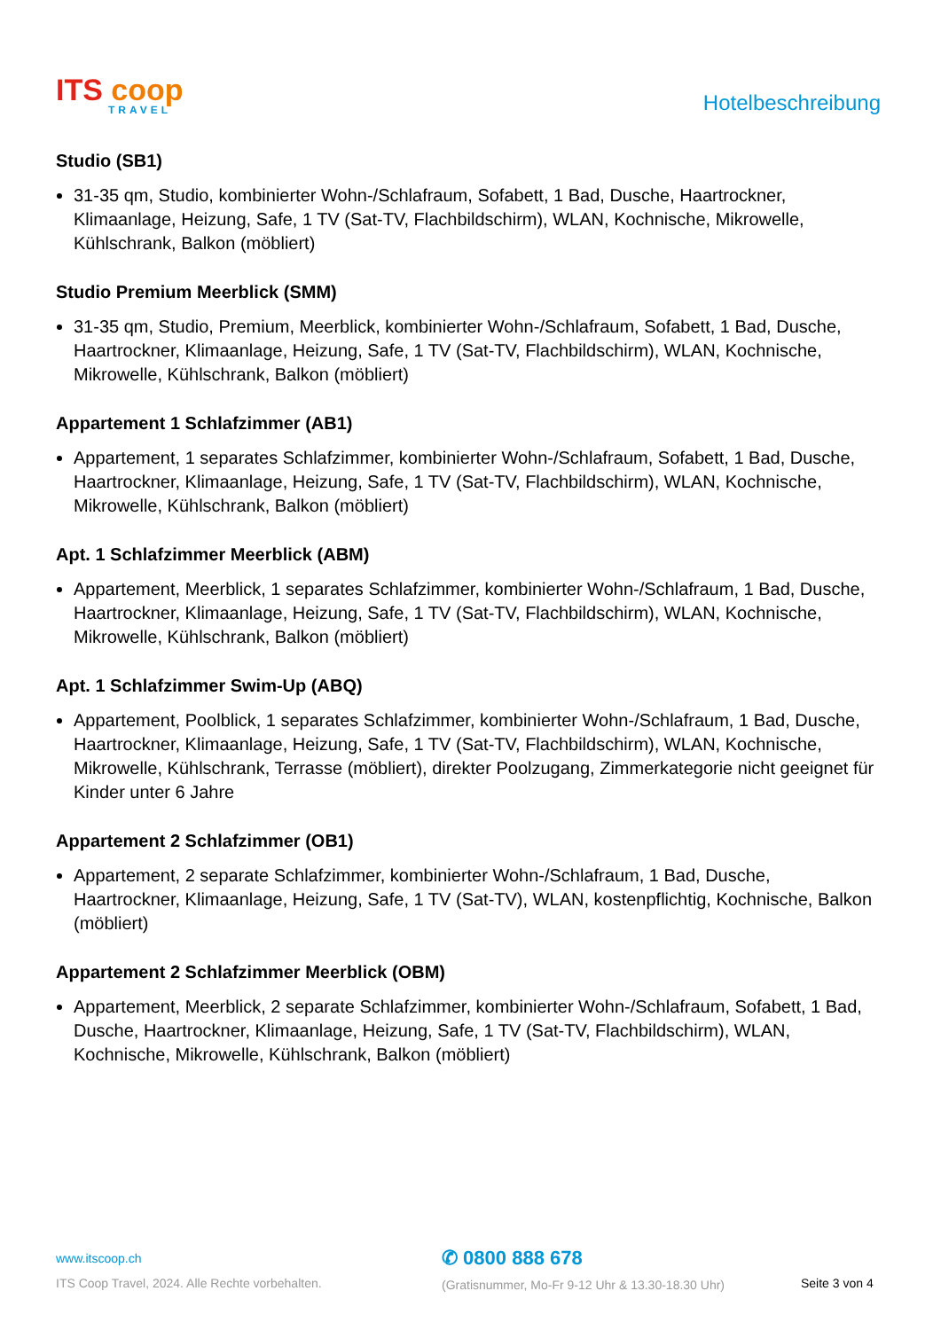ITS coop
TRAVEL
Hotelbeschreibung
Studio (SB1)
31-35 qm, Studio, kombinierter Wohn-/Schlafraum, Sofabett, 1 Bad, Dusche, Haartrockner, Klimaanlage, Heizung, Safe, 1 TV (Sat-TV, Flachbildschirm), WLAN, Kochnische, Mikrowelle, Kühlschrank, Balkon (möbliert)
Studio Premium Meerblick (SMM)
31-35 qm, Studio, Premium, Meerblick, kombinierter Wohn-/Schlafraum, Sofabett, 1 Bad, Dusche, Haartrockner, Klimaanlage, Heizung, Safe, 1 TV (Sat-TV, Flachbildschirm), WLAN, Kochnische, Mikrowelle, Kühlschrank, Balkon (möbliert)
Appartement 1 Schlafzimmer (AB1)
Appartement, 1 separates Schlafzimmer, kombinierter Wohn-/Schlafraum, Sofabett, 1 Bad, Dusche, Haartrockner, Klimaanlage, Heizung, Safe, 1 TV (Sat-TV, Flachbildschirm), WLAN, Kochnische, Mikrowelle, Kühlschrank, Balkon (möbliert)
Apt. 1 Schlafzimmer Meerblick (ABM)
Appartement, Meerblick, 1 separates Schlafzimmer, kombinierter Wohn-/Schlafraum, 1 Bad, Dusche, Haartrockner, Klimaanlage, Heizung, Safe, 1 TV (Sat-TV, Flachbildschirm), WLAN, Kochnische, Mikrowelle, Kühlschrank, Balkon (möbliert)
Apt. 1 Schlafzimmer Swim-Up (ABQ)
Appartement, Poolblick, 1 separates Schlafzimmer, kombinierter Wohn-/Schlafraum, 1 Bad, Dusche, Haartrockner, Klimaanlage, Heizung, Safe, 1 TV (Sat-TV, Flachbildschirm), WLAN, Kochnische, Mikrowelle, Kühlschrank, Terrasse (möbliert), direkter Poolzugang, Zimmerkategorie nicht geeignet für Kinder unter 6 Jahre
Appartement 2 Schlafzimmer (OB1)
Appartement, 2 separate Schlafzimmer, kombinierter Wohn-/Schlafraum, 1 Bad, Dusche, Haartrockner, Klimaanlage, Heizung, Safe, 1 TV (Sat-TV), WLAN, kostenpflichtig, Kochnische, Balkon (möbliert)
Appartement 2 Schlafzimmer Meerblick (OBM)
Appartement, Meerblick, 2 separate Schlafzimmer, kombinierter Wohn-/Schlafraum, Sofabett, 1 Bad, Dusche, Haartrockner, Klimaanlage, Heizung, Safe, 1 TV (Sat-TV, Flachbildschirm), WLAN, Kochnische, Mikrowelle, Kühlschrank, Balkon (möbliert)
www.itscoop.ch
ITS Coop Travel, 2024. Alle Rechte vorbehalten.
✆ 0800 888 678
(Gratisnummer, Mo-Fr 9-12 Uhr & 13.30-18.30 Uhr)
Seite 3 von 4